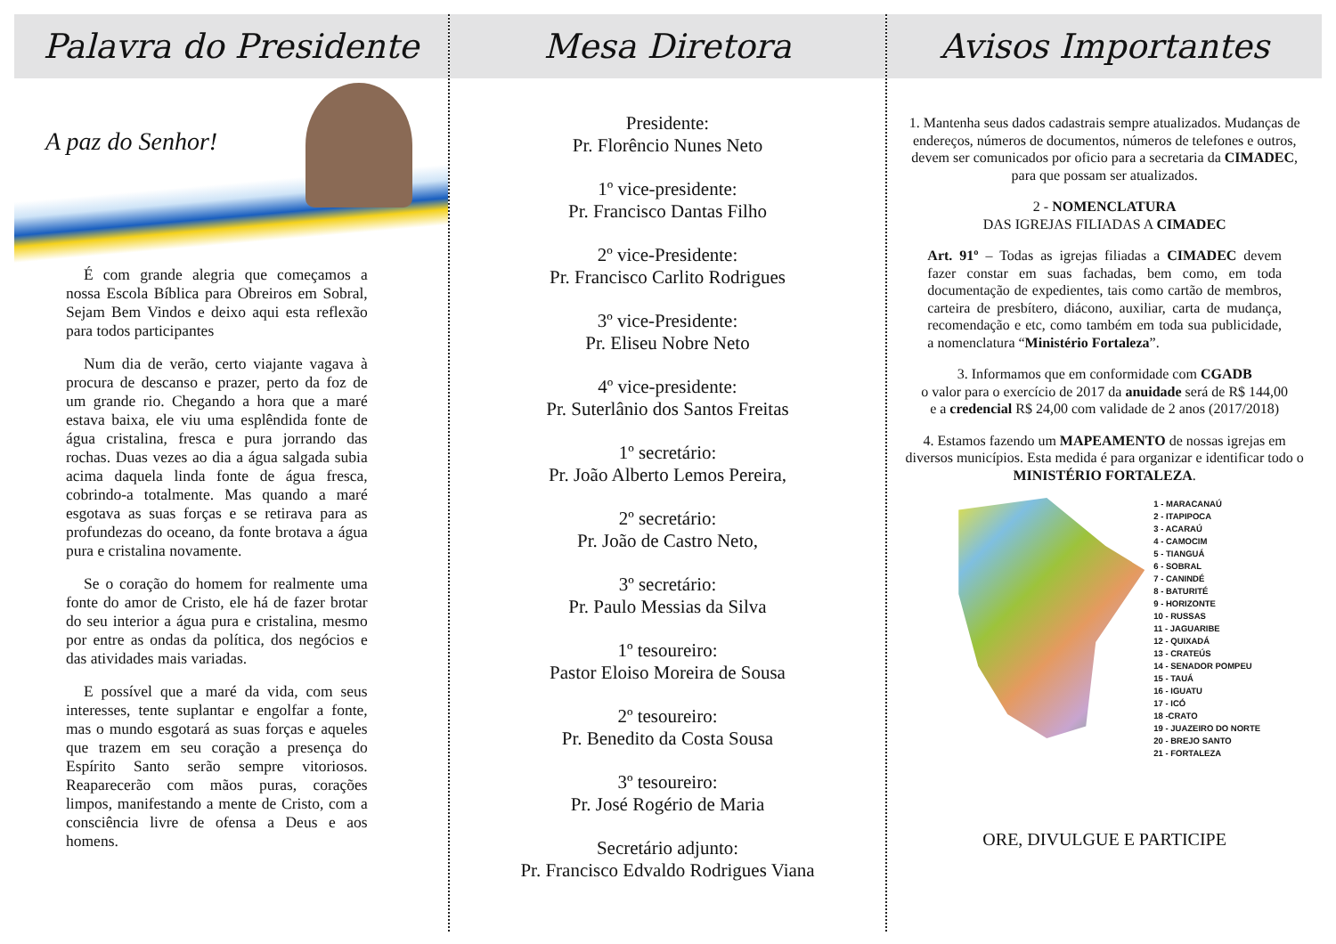Palavra do Presidente
A paz do Senhor!
É com grande alegria que começamos a nossa Escola Bíblica para Obreiros em Sobral, Sejam Bem Vindos e deixo aqui esta reflexão para todos participantes
Num dia de verão, certo viajante vagava à procura de descanso e prazer, perto da foz de um grande rio. Chegando a hora que a maré estava baixa, ele viu uma esplêndida fonte de água cristalina, fresca e pura jorrando das rochas. Duas vezes ao dia a água salgada subia acima daquela linda fonte de água fresca, cobrindo-a totalmente. Mas quando a maré esgotava as suas forças e se retirava para as profundezas do oceano, da fonte brotava a água pura e cristalina novamente.
Se o coração do homem for realmente uma fonte do amor de Cristo, ele há de fazer brotar do seu interior a água pura e cristalina, mesmo por entre as ondas da política, dos negócios e das atividades mais variadas.
E possível que a maré da vida, com seus interesses, tente suplantar e engolfar a fonte, mas o mundo esgotará as suas forças e aqueles que trazem em seu coração a presença do Espírito Santo serão sempre vitoriosos. Reaparecerão com mãos puras, corações limpos, manifestando a mente de Cristo, com a consciência livre de ofensa a Deus e aos homens.
Mesa Diretora
Presidente:
Pr. Florêncio Nunes Neto
1º vice-presidente:
Pr. Francisco Dantas Filho
2º vice-Presidente:
Pr. Francisco Carlito Rodrigues
3º vice-Presidente:
Pr. Eliseu Nobre Neto
4º vice-presidente:
Pr. Suterlânio dos Santos Freitas
1º secretário:
Pr. João Alberto Lemos Pereira,
2º secretário:
Pr. João de Castro Neto,
3º secretário:
Pr. Paulo Messias da Silva
1º tesoureiro:
Pastor Eloiso Moreira de Sousa
2º tesoureiro:
Pr. Benedito da Costa Sousa
3º tesoureiro:
Pr. José Rogério de Maria
Secretário adjunto:
Pr. Francisco Edvaldo Rodrigues Viana
Avisos Importantes
1. Mantenha seus dados cadastrais sempre atualizados. Mudanças de endereços, números de documentos, números de telefones e outros, devem ser comunicados por oficio para a secretaria da CIMADEC,
para que possam ser atualizados.
2 - NOMENCLATURA
DAS IGREJAS FILIADAS A CIMADEC
Art. 91º – Todas as igrejas filiadas a CIMADEC devem fazer constar em suas fachadas, bem como, em toda documentação de expedientes, tais como cartão de membros, carteira de presbítero, diácono, auxiliar, carta de mudança, recomendação e etc, como também em toda sua publicidade, a nomenclatura “Ministério Fortaleza”.
3. Informamos que em conformidade com CGADB
o valor para o exercício de 2017 da anuidade será de R$ 144,00
e a credencial R$ 24,00 com validade de 2 anos (2017/2018)
4. Estamos fazendo um MAPEAMENTO de nossas igrejas em diversos municípios. Esta medida é para organizar e identificar todo o MINISTÉRIO FORTALEZA.
1 - MARACANAÚ
2 - ITAPIPOCA
3 - ACARAÚ
4 - CAMOCIM
5 - TIANGUÁ
6 - SOBRAL
7 - CANINDÉ
8 - BATURITÉ
9 - HORIZONTE
10 - RUSSAS
11 - JAGUARIBE
12 - QUIXADÁ
13 - CRATEÚS
14 - SENADOR POMPEU
15 - TAUÁ
16 - IGUATU
17 - ICÓ
18 -CRATO
19 - JUAZEIRO DO NORTE
20 - BREJO SANTO
21 - FORTALEZA
ORE, DIVULGUE E PARTICIPE